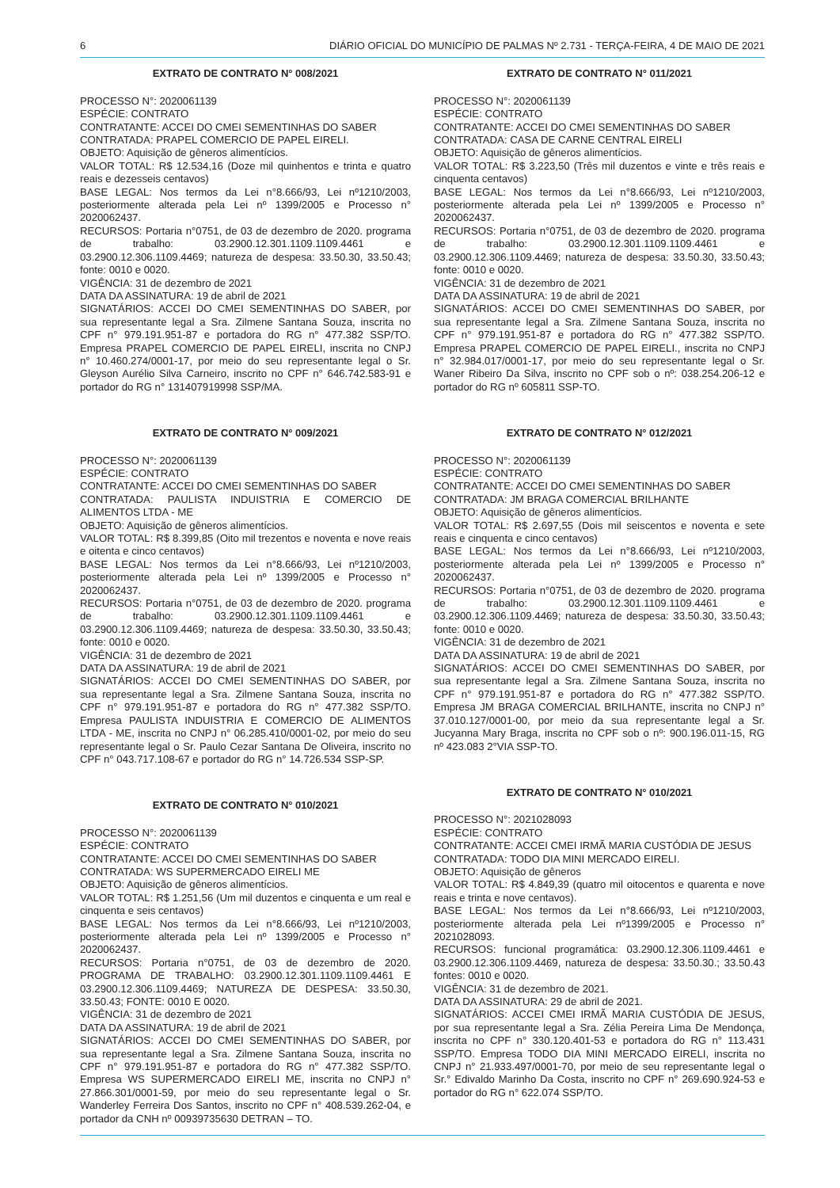6 DIÁRIO OFICIAL DO MUNICÍPIO DE PALMAS Nº 2.731 - TERÇA-FEIRA, 4 DE MAIO DE 2021
EXTRATO DE CONTRATO N° 008/2021
PROCESSO N°: 2020061139
ESPÉCIE: CONTRATO
CONTRATANTE: ACCEI DO CMEI SEMENTINHAS DO SABER
CONTRATADA: PRAPEL COMERCIO DE PAPEL EIRELI.
OBJETO: Aquisição de gêneros alimentícios.
VALOR TOTAL: R$ 12.534,16 (Doze mil quinhentos e trinta e quatro reais e dezesseis centavos)
BASE LEGAL: Nos termos da Lei n°8.666/93, Lei nº1210/2003, posteriormente alterada pela Lei nº 1399/2005 e Processo n° 2020062437.
RECURSOS: Portaria n°0751, de 03 de dezembro de 2020. programa de trabalho: 03.2900.12.301.1109.1109.4461 e 03.2900.12.306.1109.4469; natureza de despesa: 33.50.30, 33.50.43; fonte: 0010 e 0020.
VIGÊNCIA: 31 de dezembro de 2021
DATA DA ASSINATURA: 19 de abril de 2021
SIGNATÁRIOS: ACCEI DO CMEI SEMENTINHAS DO SABER, por sua representante legal a Sra. Zilmene Santana Souza, inscrita no CPF n° 979.191.951-87 e portadora do RG n° 477.382 SSP/TO. Empresa PRAPEL COMERCIO DE PAPEL EIRELI, inscrita no CNPJ n° 10.460.274/0001-17, por meio do seu representante legal o Sr. Gleyson Aurélio Silva Carneiro, inscrito no CPF n° 646.742.583-91 e portador do RG n° 131407919998 SSP/MA.
EXTRATO DE CONTRATO N° 009/2021
PROCESSO N°: 2020061139
ESPÉCIE: CONTRATO
CONTRATANTE: ACCEI DO CMEI SEMENTINHAS DO SABER
CONTRATADA: PAULISTA INDUISTRIA E COMERCIO DE ALIMENTOS LTDA - ME
OBJETO: Aquisição de gêneros alimentícios.
VALOR TOTAL: R$ 8.399,85 (Oito mil trezentos e noventa e nove reais e oitenta e cinco centavos)
BASE LEGAL: Nos termos da Lei n°8.666/93, Lei nº1210/2003, posteriormente alterada pela Lei nº 1399/2005 e Processo n° 2020062437.
RECURSOS: Portaria n°0751, de 03 de dezembro de 2020. programa de trabalho: 03.2900.12.301.1109.1109.4461 e 03.2900.12.306.1109.4469; natureza de despesa: 33.50.30, 33.50.43; fonte: 0010 e 0020.
VIGÊNCIA: 31 de dezembro de 2021
DATA DA ASSINATURA: 19 de abril de 2021
SIGNATÁRIOS: ACCEI DO CMEI SEMENTINHAS DO SABER, por sua representante legal a Sra. Zilmene Santana Souza, inscrita no CPF n° 979.191.951-87 e portadora do RG n° 477.382 SSP/TO. Empresa PAULISTA INDUISTRIA E COMERCIO DE ALIMENTOS LTDA - ME, inscrita no CNPJ n° 06.285.410/0001-02, por meio do seu representante legal o Sr. Paulo Cezar Santana De Oliveira, inscrito no CPF n° 043.717.108-67 e portador do RG n° 14.726.534 SSP-SP.
EXTRATO DE CONTRATO N° 010/2021
PROCESSO N°: 2020061139
ESPÉCIE: CONTRATO
CONTRATANTE: ACCEI DO CMEI SEMENTINHAS DO SABER
CONTRATADA: WS SUPERMERCADO EIRELI ME
OBJETO: Aquisição de gêneros alimentícios.
VALOR TOTAL: R$ 1.251,56 (Um mil duzentos e cinquenta e um real e cinquenta e seis centavos)
BASE LEGAL: Nos termos da Lei n°8.666/93, Lei nº1210/2003, posteriormente alterada pela Lei nº 1399/2005 e Processo n° 2020062437.
RECURSOS: Portaria n°0751, de 03 de dezembro de 2020. PROGRAMA DE TRABALHO: 03.2900.12.301.1109.1109.4461 E 03.2900.12.306.1109.4469; NATUREZA DE DESPESA: 33.50.30, 33.50.43; FONTE: 0010 E 0020.
VIGÊNCIA: 31 de dezembro de 2021
DATA DA ASSINATURA: 19 de abril de 2021
SIGNATÁRIOS: ACCEI DO CMEI SEMENTINHAS DO SABER, por sua representante legal a Sra. Zilmene Santana Souza, inscrita no CPF n° 979.191.951-87 e portadora do RG n° 477.382 SSP/TO. Empresa WS SUPERMERCADO EIRELI ME, inscrita no CNPJ n° 27.866.301/0001-59, por meio do seu representante legal o Sr. Wanderley Ferreira Dos Santos, inscrito no CPF n° 408.539.262-04, e portador da CNH nº 00939735630 DETRAN – TO.
EXTRATO DE CONTRATO N° 011/2021
PROCESSO N°: 2020061139
ESPÉCIE: CONTRATO
CONTRATANTE: ACCEI DO CMEI SEMENTINHAS DO SABER
CONTRATADA: CASA DE CARNE CENTRAL EIRELI
OBJETO: Aquisição de gêneros alimentícios.
VALOR TOTAL: R$ 3.223,50 (Três mil duzentos e vinte e três reais e cinquenta centavos)
BASE LEGAL: Nos termos da Lei n°8.666/93, Lei nº1210/2003, posteriormente alterada pela Lei nº 1399/2005 e Processo n° 2020062437.
RECURSOS: Portaria n°0751, de 03 de dezembro de 2020. programa de trabalho: 03.2900.12.301.1109.1109.4461 e 03.2900.12.306.1109.4469; natureza de despesa: 33.50.30, 33.50.43; fonte: 0010 e 0020.
VIGÊNCIA: 31 de dezembro de 2021
DATA DA ASSINATURA: 19 de abril de 2021
SIGNATÁRIOS: ACCEI DO CMEI SEMENTINHAS DO SABER, por sua representante legal a Sra. Zilmene Santana Souza, inscrita no CPF n° 979.191.951-87 e portadora do RG n° 477.382 SSP/TO. Empresa PRAPEL COMERCIO DE PAPEL EIRELI., inscrita no CNPJ n° 32.984.017/0001-17, por meio do seu representante legal o Sr. Waner Ribeiro Da Silva, inscrito no CPF sob o nº: 038.254.206-12 e portador do RG nº 605811 SSP-TO.
EXTRATO DE CONTRATO N° 012/2021
PROCESSO N°: 2020061139
ESPÉCIE: CONTRATO
CONTRATANTE: ACCEI DO CMEI SEMENTINHAS DO SABER
CONTRATADA: JM BRAGA COMERCIAL BRILHANTE
OBJETO: Aquisição de gêneros alimentícios.
VALOR TOTAL: R$ 2.697,55 (Dois mil seiscentos e noventa e sete reais e cinquenta e cinco centavos)
BASE LEGAL: Nos termos da Lei n°8.666/93, Lei nº1210/2003, posteriormente alterada pela Lei nº 1399/2005 e Processo n° 2020062437.
RECURSOS: Portaria n°0751, de 03 de dezembro de 2020. programa de trabalho: 03.2900.12.301.1109.1109.4461 e 03.2900.12.306.1109.4469; natureza de despesa: 33.50.30, 33.50.43; fonte: 0010 e 0020.
VIGÊNCIA: 31 de dezembro de 2021
DATA DA ASSINATURA: 19 de abril de 2021
SIGNATÁRIOS: ACCEI DO CMEI SEMENTINHAS DO SABER, por sua representante legal a Sra. Zilmene Santana Souza, inscrita no CPF n° 979.191.951-87 e portadora do RG n° 477.382 SSP/TO. Empresa JM BRAGA COMERCIAL BRILHANTE, inscrita no CNPJ n° 37.010.127/0001-00, por meio da sua representante legal a Sr. Jucyanna Mary Braga, inscrita no CPF sob o nº: 900.196.011-15, RG nº 423.083 2°VIA SSP-TO.
EXTRATO DE CONTRATO N° 010/2021
PROCESSO N°: 2021028093
ESPÉCIE: CONTRATO
CONTRATANTE: ACCEI CMEI IRMÃ MARIA CUSTÓDIA DE JESUS
CONTRATADA: TODO DIA MINI MERCADO EIRELI.
OBJETO: Aquisição de gêneros
VALOR TOTAL: R$ 4.849,39 (quatro mil oitocentos e quarenta e nove reais e trinta e nove centavos).
BASE LEGAL: Nos termos da Lei n°8.666/93, Lei nº1210/2003, posteriormente alterada pela Lei nº1399/2005 e Processo n° 2021028093.
RECURSOS: funcional programática: 03.2900.12.306.1109.4461 e 03.2900.12.306.1109.4469, natureza de despesa: 33.50.30.; 33.50.43 fontes: 0010 e 0020.
VIGÊNCIA: 31 de dezembro de 2021.
DATA DA ASSINATURA: 29 de abril de 2021.
SIGNATÁRIOS: ACCEI CMEI IRMÃ MARIA CUSTÓDIA DE JESUS, por sua representante legal a Sra. Zélia Pereira Lima De Mendonça, inscrita no CPF n° 330.120.401-53 e portadora do RG n° 113.431 SSP/TO. Empresa TODO DIA MINI MERCADO EIRELI, inscrita no CNPJ n° 21.933.497/0001-70, por meio de seu representante legal o Sr.° Edivaldo Marinho Da Costa, inscrito no CPF n° 269.690.924-53 e portador do RG n° 622.074 SSP/TO.